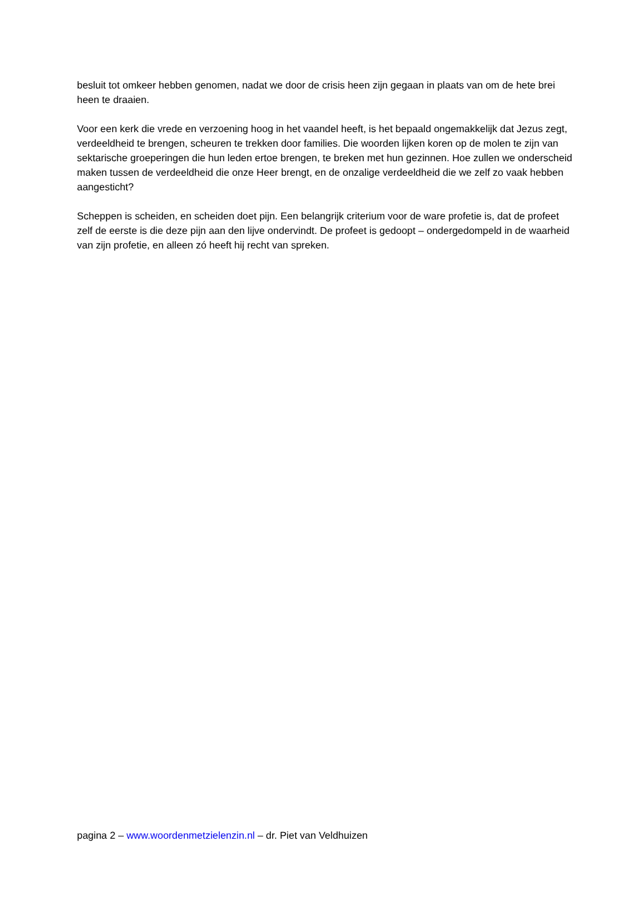besluit tot omkeer hebben genomen, nadat we door de crisis heen zijn gegaan in plaats van om de hete brei heen te draaien.
Voor een kerk die vrede en verzoening hoog in het vaandel heeft, is het bepaald ongemakkelijk dat Jezus zegt, verdeeldheid te brengen, scheuren te trekken door families. Die woorden lijken koren op de molen te zijn van sektarische groeperingen die hun leden ertoe brengen, te breken met hun gezinnen. Hoe zullen we onderscheid maken tussen de verdeeldheid die onze Heer brengt, en de onzalige verdeeldheid die we zelf zo vaak hebben aangesticht?
Scheppen is scheiden, en scheiden doet pijn. Een belangrijk criterium voor de ware profetie is, dat de profeet zelf de eerste is die deze pijn aan den lijve ondervindt. De profeet is gedoopt – ondergedompeld in de waarheid van zijn profetie, en alleen zó heeft hij recht van spreken.
pagina 2 – www.woordenmetzielenzin.nl – dr. Piet van Veldhuizen